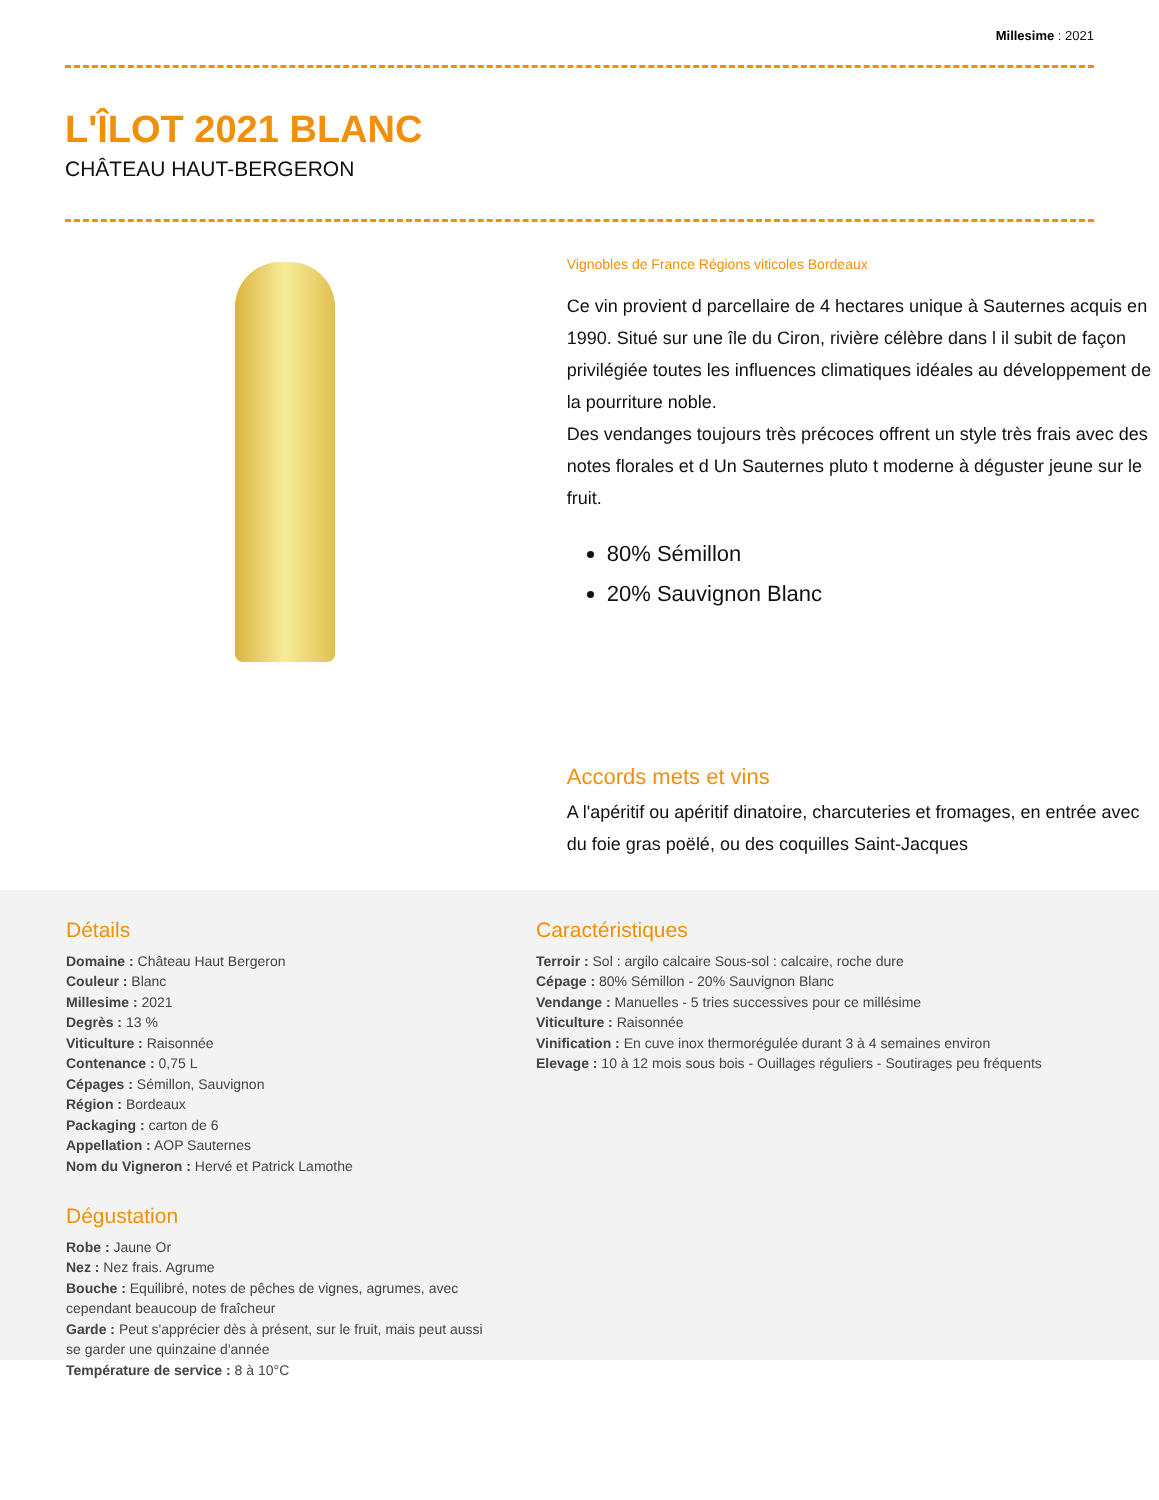Millesime : 2021
L'ÎLOT 2021 BLANC
CHÂTEAU HAUT-BERGERON
Vignobles de France Régions viticoles Bordeaux
Ce vin provient d parcellaire de 4 hectares unique à Sauternes acquis en 1990. Situé sur une île du Ciron, rivière célèbre dans l il subit de façon privilégiée toutes les influences climatiques idéales au développement de la pourriture noble.
Des vendanges toujours très précoces offrent un style très frais avec des notes florales et d Un Sauternes pluto t moderne à déguster jeune sur le fruit.
80% Sémillon
20% Sauvignon Blanc
Accords mets et vins
A l'apéritif ou apéritif dinatoire, charcuteries et fromages, en entrée avec du foie gras poëlé, ou des coquilles Saint-Jacques
Détails
Domaine : Château Haut Bergeron
Couleur : Blanc
Millesime : 2021
Degrès : 13 %
Viticulture : Raisonnée
Contenance : 0,75 L
Cépages : Sémillon, Sauvignon
Région : Bordeaux
Packaging : carton de 6
Appellation : AOP Sauternes
Nom du Vigneron : Hervé et Patrick Lamothe
Dégustation
Robe : Jaune Or
Nez : Nez frais. Agrume
Bouche : Equilibré, notes de pêches de vignes, agrumes, avec cependant beaucoup de fraîcheur
Garde : Peut s'apprécier dès à présent, sur le fruit, mais peut aussi se garder une quinzaine d'année
Température de service : 8 à 10°C
Caractéristiques
Terroir : Sol : argilo calcaire Sous-sol : calcaire, roche dure
Cépage : 80% Sémillon - 20% Sauvignon Blanc
Vendange : Manuelles - 5 tries successives pour ce millésime
Viticulture : Raisonnée
Vinification : En cuve inox thermorégulée durant 3 à 4 semaines environ
Elevage : 10 à 12 mois sous bois - Ouillages réguliers - Soutirages peu fréquents